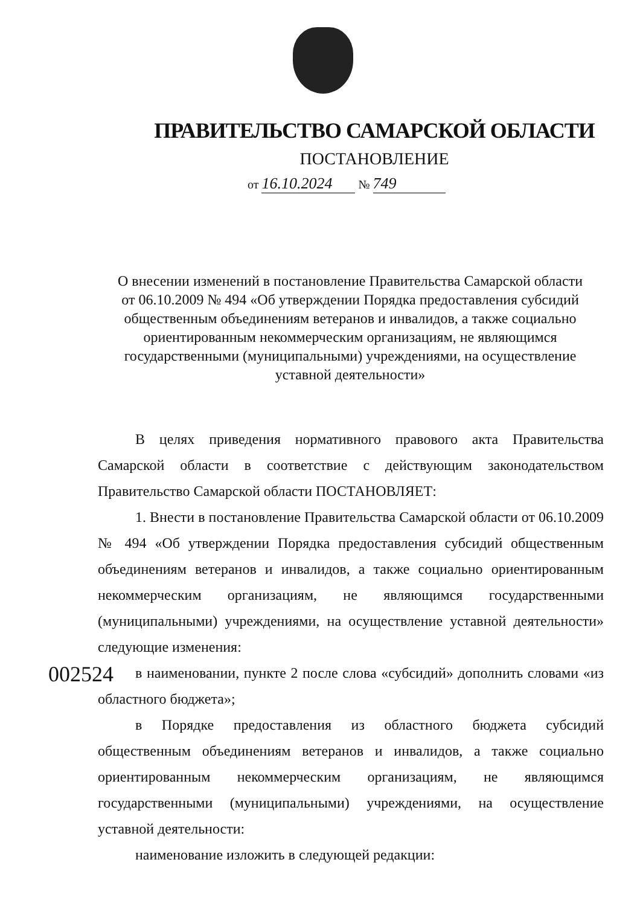ПРАВИТЕЛЬСТВО САМАРСКОЙ ОБЛАСТИ
ПОСТАНОВЛЕНИЕ
от 16.10.2024 № 749
О внесении изменений в постановление Правительства Самарской области от 06.10.2009 № 494 «Об утверждении Порядка предоставления субсидий общественным объединениям ветеранов и инвалидов, а также социально ориентированным некоммерческим организациям, не являющимся государственными (муниципальными) учреждениями, на осуществление уставной деятельности»
В целях приведения нормативного правового акта Правительства Самарской области в соответствие с действующим законодательством Правительство Самарской области ПОСТАНОВЛЯЕТ:
1. Внести в постановление Правительства Самарской области от 06.10.2009 № 494 «Об утверждении Порядка предоставления субсидий общественным объединениям ветеранов и инвалидов, а также социально ориентированным некоммерческим организациям, не являющимся государственными (муниципальными) учреждениями, на осуществление уставной деятельности» следующие изменения:
в наименовании, пункте 2 после слова «субсидий» дополнить словами «из областного бюджета»;
в Порядке предоставления из областного бюджета субсидий общественным объединениям ветеранов и инвалидов, а также социально ориентированным некоммерческим организациям, не являющимся государственными (муниципальными) учреждениями, на осуществление уставной деятельности:
наименование изложить в следующей редакции:
002524